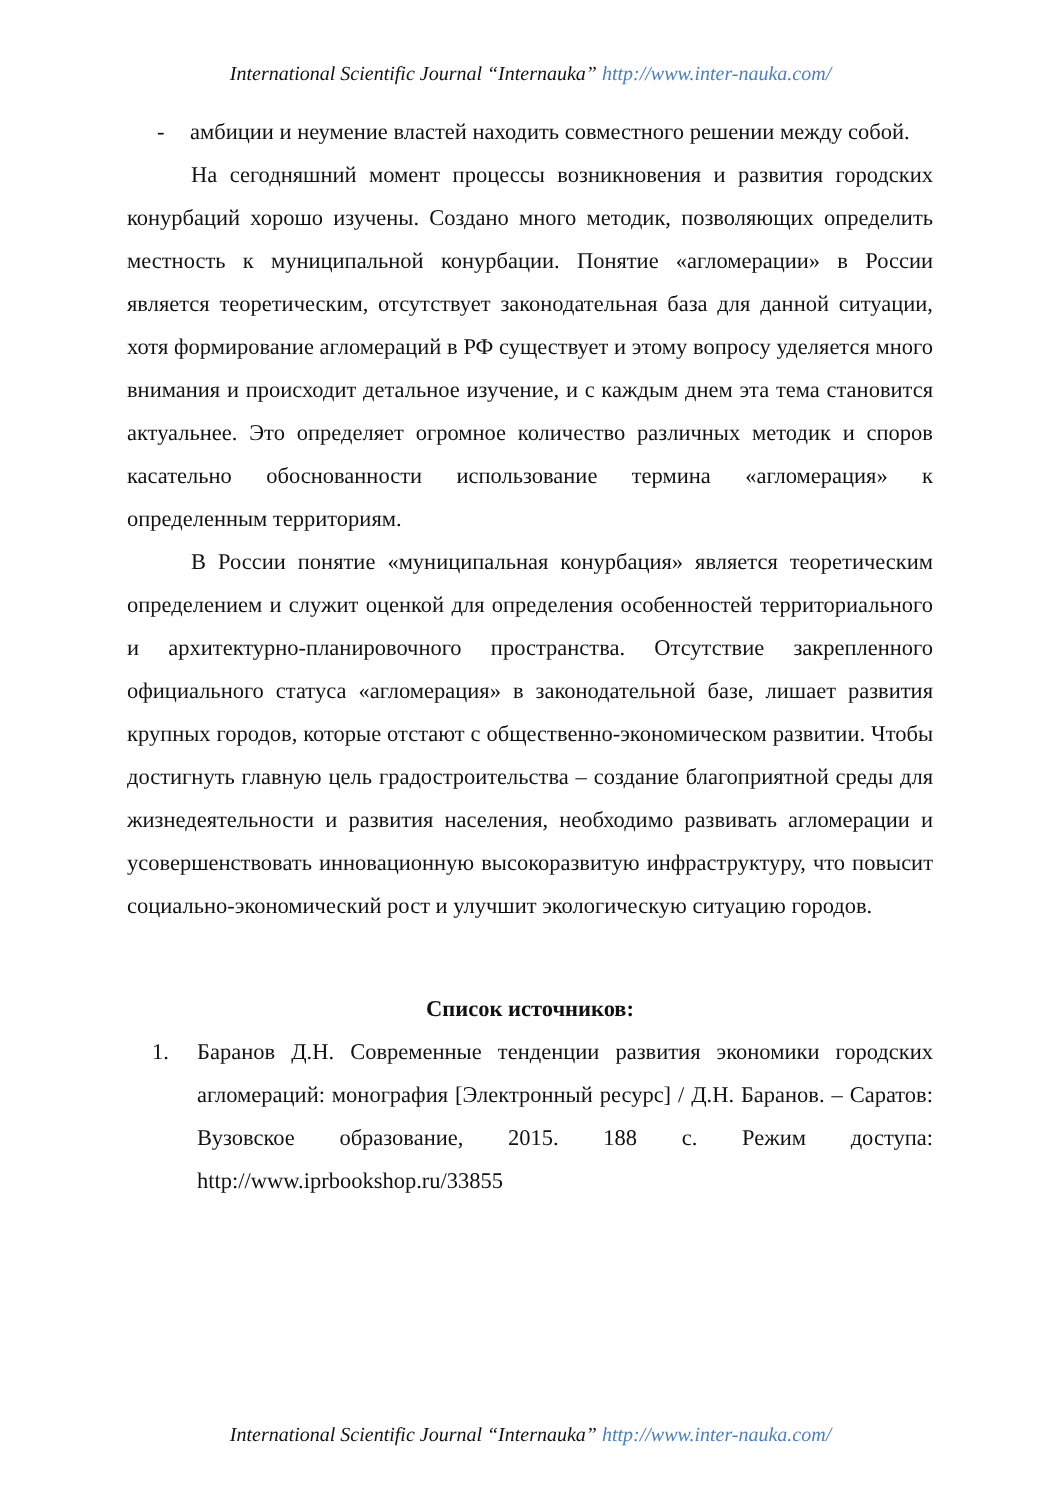International Scientific Journal “Internauka” http://www.inter-nauka.com/
- амбиции и неумение властей находить совместного решении между собой.
На сегодняшний момент процессы возникновения и развития городских конурбаций хорошо изучены. Создано много методик, позволяющих определить местность к муниципальной конурбации. Понятие «агломерации» в России является теоретическим, отсутствует законодательная база для данной ситуации, хотя формирование агломераций в РФ существует и этому вопросу уделяется много внимания и происходит детальное изучение, и с каждым днем эта тема становится актуальнее. Это определяет огромное количество различных методик и споров касательно обоснованности использование термина «агломерация» к определенным территориям.
В России понятие «муниципальная конурбация» является теоретическим определением и служит оценкой для определения особенностей территориального и архитектурно-планировочного пространства. Отсутствие закрепленного официального статуса «агломерация» в законодательной базе, лишает развития крупных городов, которые отстают с общественно-экономическом развитии. Чтобы достигнуть главную цель градостроительства – создание благоприятной среды для жизнедеятельности и развития населения, необходимо развивать агломерации и усовершенствовать инновационную высокоразвитую инфраструктуру, что повысит социально-экономический рост и улучшит экологическую ситуацию городов.
Список источников:
1. Баранов Д.Н. Современные тенденции развития экономики городских агломераций: монография [Электронный ресурс] / Д.Н. Баранов. – Саратов: Вузовское образование, 2015. 188 с. Режим доступа: http://www.iprbookshop.ru/33855
International Scientific Journal “Internauka” http://www.inter-nauka.com/